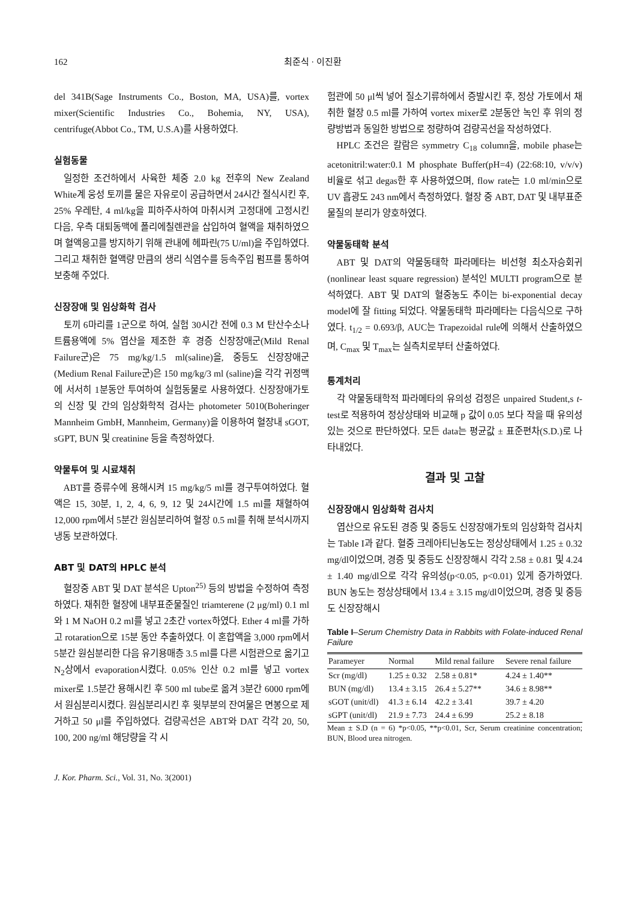162 최준식 · 이진환
del 341B(Sage Instruments Co., Boston, MA, USA)를, vortex mixer(Scientific Industries Co., Bohemia, NY, USA), centrifuge(Abbot Co., TM, U.S.A)를 사용하였다.
실험동물
일정한 조건하에서 사육한 체중 2.0 kg 전후의 New Zealand White계 웅성 토끼를 물은 자유로이 공급하면서 24시간 절식시킨 후, 25% 우레탄, 4 ml/kg을 피하주사하여 마취시켜 고정대에 고정시킨 다음, 우측 대퇴동맥에 폴리에칠렌관을 삽입하여 혈액을 채취하였으며 혈액응고를 방지하기 위해 관내에 헤파린(75 U/ml)을 주입하였다. 그리고 채취한 혈액량 만큼의 생리 식염수를 등속주입 펌프를 통하여 보충해 주었다.
신장장애 및 임상화학 검사
토끼 6마리를 1군으로 하여, 실험 30시간 전에 0.3 M 탄산수소나트륨용액에 5% 엽산을 제조한 후 경증 신장장애군(Mild Renal Failure군)은 75 mg/kg/1.5 ml(saline)을, 중등도 신장장애군(Medium Renal Failure군)은 150 mg/kg/3 ml (saline)을 각각 귀정맥에 서서히 1분동안 투여하여 실험동물로 사용하였다. 신장장애가토의 신장 및 간의 임상화학적 검사는 photometer 5010(Boheringer Mannheim GmbH, Mannheim, Germany)을 이용하여 혈장내 sGOT, sGPT, BUN 및 creatinine 등을 측정하였다.
약물투여 및 시료채취
ABT를 증류수에 용해시켜 15 mg/kg/5 ml를 경구투여하였다. 혈액은 15, 30분, 1, 2, 4, 6, 9, 12 및 24시간에 1.5 ml를 채혈하여 12,000 rpm에서 5분간 원심분리하여 혈장 0.5 ml를 취해 분석시까지 냉동 보관하였다.
ABT 및 DAT의 HPLC 분석
혈장중 ABT 및 DAT 분석은 Upton<sup>25)</sup> 등의 방법을 수정하여 측정하였다. 채취한 혈장에 내부표준물질인 triamterene (2 μg/ml) 0.1 ml와 1 M NaOH 0.2 ml를 넣고 2초간 vortex하였다. Ether 4 ml를 가하고 rotaration으로 15분 동안 추출하였다. 이 혼합액을 3,000 rpm에서 5분간 원심분리한 다음 유기용매층 3.5 ml를 다른 시험관으로 옮기고 N<sub>2</sub>상에서 evaporation시켰다. 0.05% 인산 0.2 ml를 넣고 vortex mixer로 1.5분간 용해시킨 후 500 ml tube로 옮겨 3분간 6000 rpm에서 원심분리시켰다. 원심분리시킨 후 윗부분의 잔여물은 면봉으로 제거하고 50 μl를 주입하였다. 검량곡선은 ABT와 DAT 각각 20, 50, 100, 200 ng/ml 해당량을 각 시
험관에 50 μl씩 넣어 질소기류하에서 증발시킨 후, 정상 가토에서 채취한 혈장 0.5 ml를 가하여 vortex mixer로 2분동안 녹인 후 위의 정량방법과 동일한 방법으로 정량하여 검량곡선을 작성하였다.
HPLC 조건은 칼람은 symmetry C<sub>18</sub> column을, mobile phase는 acetonitril:water:0.1 M phosphate Buffer(pH=4) (22:68:10, v/v/v) 비율로 섞고 degas한 후 사용하였으며, flow rate는 1.0 ml/min으로 UV 흡광도 243 nm에서 측정하였다. 혈장 중 ABT, DAT 및 내부표준물질의 분리가 양호하였다.
약물동태학 분석
ABT 및 DAT의 약물동태학 파라메타는 비선형 최소자승회귀(nonlinear least square regression) 분석인 MULTI program으로 분석하였다. ABT 및 DAT의 혈중농도 추이는 bi-exponential decay model에 잘 fitting 되었다. 약물동태학 파라메타는 다음식으로 구하였다. t<sub>1/2</sub> = 0.693/β, AUC는 Trapezoidal rule에 의해서 산출하였으며, C<sub>max</sub> 및 T<sub>max</sub>는 실측치로부터 산출하였다.
통계처리
각 약물동태학적 파라메타의 유의성 검정은 unpaired Student,s t-test로 적용하여 정상상태와 비교해 p 값이 0.05 보다 작을 때 유의성 있는 것으로 판단하였다. 모든 data는 평균값 ± 표준편차(S.D.)로 나타내었다.
결과 및 고찰
신장장애시 임상화학 검사치
엽산으로 유도된 경증 및 중등도 신장장애가토의 임상화학 검사치는 Table I과 같다. 혈중 크레아티닌농도는 정상상태에서 1.25 ± 0.32 mg/dl이었으며, 경증 및 중등도 신장장해시 각각 2.58 ± 0.81 및 4.24 ± 1.40 mg/dl으로 각각 유의성(p<0.05, p<0.01) 있게 증가하였다. BUN 농도는 정상상태에서 13.4 ± 3.15 mg/dl이었으며, 경증 및 중등도 신장장해시
Table I–Serum Chemistry Data in Rabbits with Folate-induced Renal Failure
| Parameyer | Normal | Mild renal failure | Severe renal failure |
| --- | --- | --- | --- |
| Scr (mg/dl) | 1.25 ± 0.32 | 2.58 ± 0.81* | 4.24 ± 1.40** |
| BUN (mg/dl) | 13.4 ± 3.15 | 26.4 ± 5.27** | 34.6 ± 8.98** |
| sGOT (unit/dl) | 41.3 ± 6.14 | 42.2 ± 3.41 | 39.7 ± 4.20 |
| sGPT (unit/dl) | 21.9 ± 7.73 | 24.4 ± 6.99 | 25.2 ± 8.18 |
Mean ± S.D (n = 6) *p<0.05, **p<0.01, Scr, Serum creatinine concentration; BUN, Blood urea nitrogen.
J. Kor. Pharm. Sci., Vol. 31, No. 3(2001)